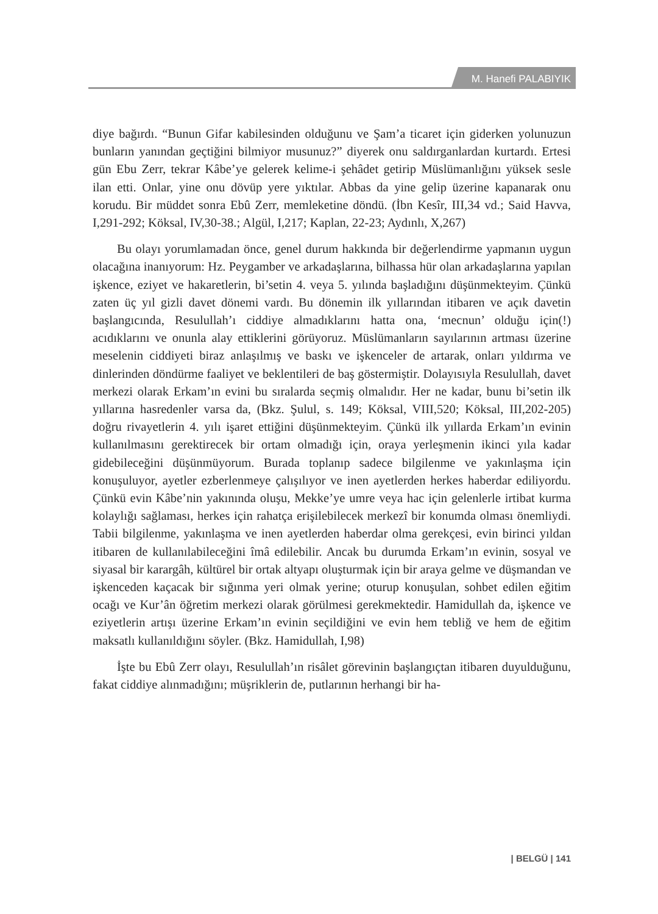M. Hanefi PALABIYIK
diye bağırdı. “Bunun Gifar kabilesinden olduğunu ve Şam’a ticaret için giderken yolunuzun bunların yanından geçtiğini bilmiyor musunuz?” diyerek onu saldırganlardan kurtardı. Ertesi gün Ebu Zerr, tekrar Kâbe’ye gelerek kelime-i şehâdet getirip Müslümanlığını yüksek sesle ilan etti. Onlar, yine onu dövüp yere yıktılar. Abbas da yine gelip üzerine kapanarak onu korudu. Bir müddet sonra Ebû Zerr, memleketine döndü. (İbn Kesîr, III,34 vd.; Said Havva, I,291-292; Köksal, IV,30-38.; Algül, I,217; Kaplan, 22-23; Aydınlı, X,267)
Bu olayı yorumlamadan önce, genel durum hakkında bir değerlendirme yapmanın uygun olacağına inanıyorum: Hz. Peygamber ve arkadaşlarına, bilhassa hür olan arkadaşlarına yapılan işkence, eziyet ve hakaretlerin, bi’setin 4. veya 5. yılında başladığını düşünmekteyim. Çünkü zaten üç yıl gizli davet dönemi vardı. Bu dönemin ilk yıllarından itibaren ve açık davetin başlangıcında, Resulullah’ı ciddiye almadıklarını hatta ona, ‘mecnun’ olduğu için(!) acıdıklarını ve onunla alay ettiklerini görüyoruz. Müslümanların sayılarının artması üzerine meselenin ciddiyeti biraz anlaşılmış ve baskı ve işkenceler de artarak, onları yıldırma ve dinlerinden döndürme faaliyet ve beklentileri de baş göstermiştir. Dolayısıyla Resulullah, davet merkezi olarak Erkam’ın evini bu sıralarda seçmiş olmalıdır. Her ne kadar, bunu bi’setin ilk yıllarına hasredenler varsa da, (Bkz. Şulul, s. 149; Köksal, VIII,520; Köksal, III,202-205) doğru rivayetlerin 4. yılı işaret ettiğini düşünmekteyim. Çünkü ilk yıllarda Erkam’ın evinin kullanılmasını gerektirecek bir ortam olmadığı için, oraya yerleşmenin ikinci yıla kadar gidebileceğini düşünmüyorum. Burada toplanıp sadece bilgilenme ve yakınlaşma için konuşuluyor, ayetler ezberlenmeye çalışılıyor ve inen ayetlerden herkes haberdar ediliyordu. Çünkü evin Kâbe’nin yakınında oluşu, Mekke’ye umre veya hac için gelenlerle irtibat kurma kolaylığı sağlaması, herkes için rahatça erişilebilecek merkezî bir konumda olması önemliydi. Tabii bilgilenme, yakınlaşma ve inen ayetlerden haberdar olma gerekçesi, evin birinci yıldan itibaren de kullanılabileceğini îmâ edilebilir. Ancak bu durumda Erkam’ın evinin, sosyal ve siyasal bir karargâh, kültürel bir ortak altyapı oluşturmak için bir araya gelme ve düşmandan ve işkenceden kaçacak bir sığınma yeri olmak yerine; oturup konuşulan, sohbet edilen eğitim ocağı ve Kur’ân öğretim merkezi olarak görülmesi gerekmektedir. Hamidullah da, işkence ve eziyetlerin artışı üzerine Erkam’ın evinin seçildiğini ve evin hem tebliğ ve hem de eğitim maksatlı kullanıldığını söyler. (Bkz. Hamidullah, I,98)
İşte bu Ebû Zerr olayı, Resulullah’ın risâlet görevinin başlangıçtan itibaren duyulduğunu, fakat ciddiye alınmadığını; müşriklerin de, putlarının herhangi bir ha-
| BELGÜ | 141